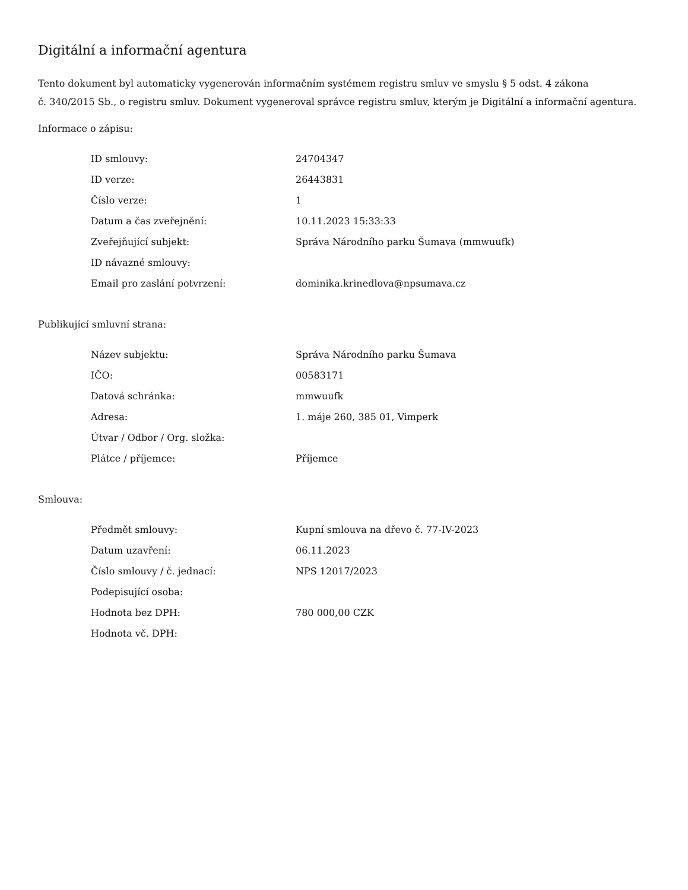Digitální a informační agentura
Tento dokument byl automaticky vygenerován informačním systémem registru smluv ve smyslu § 5 odst. 4 zákona
č. 340/2015 Sb., o registru smluv. Dokument vygeneroval správce registru smluv, kterým je Digitální a informační agentura.
Informace o zápisu:
| ID smlouvy: | 24704347 |
| ID verze: | 26443831 |
| Číslo verze: | 1 |
| Datum a čas zveřejnění: | 10.11.2023 15:33:33 |
| Zveřejňující subjekt: | Správa Národního parku Šumava (mmwuufk) |
| ID návazné smlouvy: | |
| Email pro zaslání potvrzení: | dominika.krinedlova@npsumava.cz |
Publikující smluvní strana:
| Název subjektu: | Správa Národního parku Šumava |
| IČO: | 00583171 |
| Datová schránka: | mmwuufk |
| Adresa: | 1. máje 260, 385 01, Vimperk |
| Útvar / Odbor / Org. složka: | |
| Plátce / příjemce: | Příjemce |
Smlouva:
| Předmět smlouvy: | Kupní smlouva na dřevo č. 77-IV-2023 |
| Datum uzavření: | 06.11.2023 |
| Číslo smlouvy / č. jednací: | NPS 12017/2023 |
| Podepisující osoba: | |
| Hodnota bez DPH: | 780 000,00 CZK |
| Hodnota vč. DPH: | |